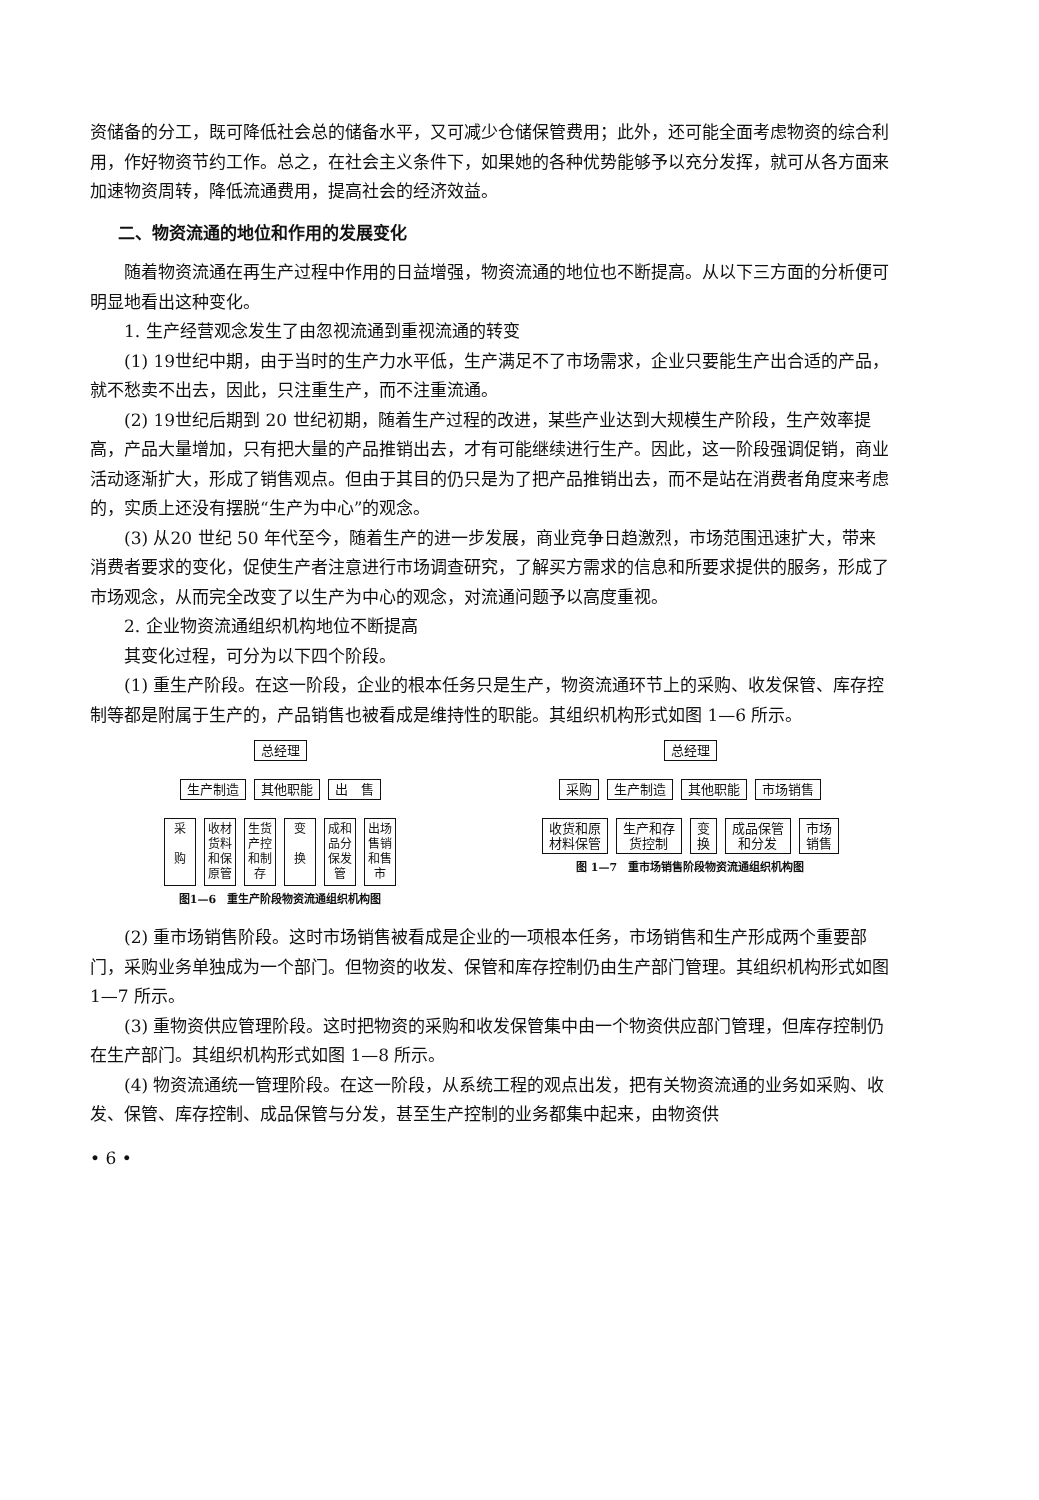资储备的分工，既可降低社会总的储备水平，又可减少仓储保管费用；此外，还可能全面考虑物资的综合利用，作好物资节约工作。总之，在社会主义条件下，如果她的各种优势能够予以充分发挥，就可从各方面来加速物资周转，降低流通费用，提高社会的经济效益。
二、物资流通的地位和作用的发展变化
随着物资流通在再生产过程中作用的日益增强，物资流通的地位也不断提高。从以下三方面的分析便可明显地看出这种变化。
1. 生产经营观念发生了由忽视流通到重视流通的转变
(1) 19世纪中期，由于当时的生产力水平低，生产满足不了市场需求，企业只要能生产出合适的产品，就不愁卖不出去，因此，只注重生产，而不注重流通。
(2) 19世纪后期到 20 世纪初期，随着生产过程的改进，某些产业达到大规模生产阶段，生产效率提高，产品大量增加，只有把大量的产品推销出去，才有可能继续进行生产。因此，这一阶段强调促销，商业活动逐渐扩大，形成了销售观点。但由于其目的仍只是为了把产品推销出去，而不是站在消费者角度来考虑的，实质上还没有摆脱“生产为中心”的观念。
(3) 从20 世纪 50 年代至今，随着生产的进一步发展，商业竞争日趋激烈，市场范围迅速扩大，带来消费者要求的变化，促使生产者注意进行市场调查研究，了解买方需求的信息和所要求提供的服务，形成了市场观念，从而完全改变了以生产为中心的观念，对流通问题予以高度重视。
2. 企业物资流通组织机构地位不断提高
其变化过程，可分为以下四个阶段。
(1) 重生产阶段。在这一阶段，企业的根本任务只是生产，物资流通环节上的采购、收发保管、库存控制等都是附属于生产的，产品销售也被看成是维持性的职能。其组织机构形式如图 1—6 所示。
总经理
生产制造 其他职能 出　售
采
购
收材
货料
和保
原管
生货
产控
和制
存
变
换
成和
品分
保发
管
出场
售销
和售
市
图1—6　重生产阶段物资流通组织机构图
总经理
采购 生产制造 其他职能 市场销售
收货和原
材料保管 生产和存
货控制 变
换 成品保管
和分发 市场
销售
图 1—7　重市场销售阶段物资流通组织机构图
(2) 重市场销售阶段。这时市场销售被看成是企业的一项根本任务，市场销售和生产形成两个重要部门，采购业务单独成为一个部门。但物资的收发、保管和库存控制仍由生产部门管理。其组织机构形式如图 1—7 所示。
(3) 重物资供应管理阶段。这时把物资的采购和收发保管集中由一个物资供应部门管理，但库存控制仍在生产部门。其组织机构形式如图 1—8 所示。
(4) 物资流通统一管理阶段。在这一阶段，从系统工程的观点出发，把有关物资流通的业务如采购、收发、保管、库存控制、成品保管与分发，甚至生产控制的业务都集中起来，由物资供
• 6 •